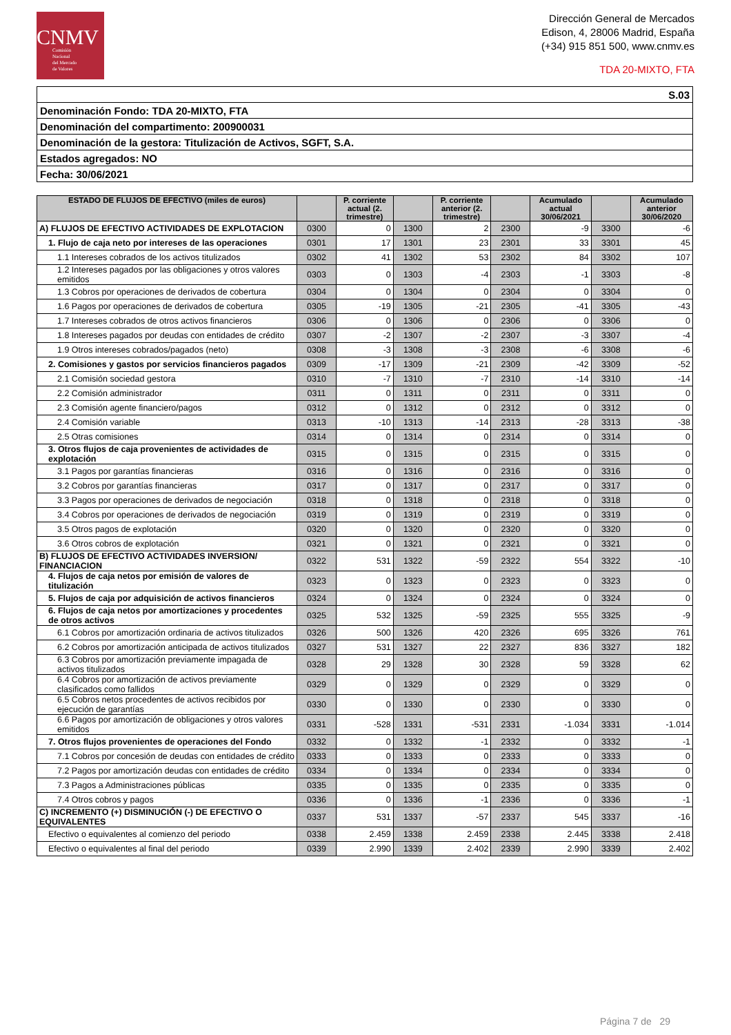CNMV
Comisión
Nacional
del Mercado
de Valores
Dirección General de Mercados
Edison, 4, 28006 Madrid, España
(+34) 915 851 500, www.cnmv.es
TDA 20-MIXTO, FTA
| S.03 |
| Denominación Fondo: TDA 20-MIXTO, FTA |
| Denominación del compartimento: 200900031 |
| Denominación de la gestora: Titulización de Activos, SGFT, S.A. |
| Estados agregados: NO |
| Fecha: 30/06/2021 |
| ESTADO DE FLUJOS DE EFECTIVO (miles de euros) | | P. corriente actual (2. trimestre) | | P. corriente anterior (2. trimestre) | | Acumulado actual 30/06/2021 | | Acumulado anterior 30/06/2020 |
| --- | --- | --- | --- | --- | --- | --- | --- | --- |
| A) FLUJOS DE EFECTIVO ACTIVIDADES DE EXPLOTACION | 0300 | 0 | 1300 | 2 | 2300 | -9 | 3300 | -6 |
| 1. Flujo de caja neto por intereses de las operaciones | 0301 | 17 | 1301 | 23 | 2301 | 33 | 3301 | 45 |
| 1.1 Intereses cobrados de los activos titulizados | 0302 | 41 | 1302 | 53 | 2302 | 84 | 3302 | 107 |
| 1.2 Intereses pagados por las obligaciones y otros valores emitidos | 0303 | 0 | 1303 | -4 | 2303 | -1 | 3303 | -8 |
| 1.3 Cobros por operaciones de derivados de cobertura | 0304 | 0 | 1304 | 0 | 2304 | 0 | 3304 | 0 |
| 1.6 Pagos por operaciones de derivados de cobertura | 0305 | -19 | 1305 | -21 | 2305 | -41 | 3305 | -43 |
| 1.7 Intereses cobrados de otros activos financieros | 0306 | 0 | 1306 | 0 | 2306 | 0 | 3306 | 0 |
| 1.8 Intereses pagados por deudas con entidades de crédito | 0307 | -2 | 1307 | -2 | 2307 | -3 | 3307 | -4 |
| 1.9 Otros intereses cobrados/pagados (neto) | 0308 | -3 | 1308 | -3 | 2308 | -6 | 3308 | -6 |
| 2. Comisiones y gastos por servicios financieros pagados | 0309 | -17 | 1309 | -21 | 2309 | -42 | 3309 | -52 |
| 2.1 Comisión sociedad gestora | 0310 | -7 | 1310 | -7 | 2310 | -14 | 3310 | -14 |
| 2.2 Comisión administrador | 0311 | 0 | 1311 | 0 | 2311 | 0 | 3311 | 0 |
| 2.3 Comisión agente financiero/pagos | 0312 | 0 | 1312 | 0 | 2312 | 0 | 3312 | 0 |
| 2.4 Comisión variable | 0313 | -10 | 1313 | -14 | 2313 | -28 | 3313 | -38 |
| 2.5 Otras comisiones | 0314 | 0 | 1314 | 0 | 2314 | 0 | 3314 | 0 |
| 3. Otros flujos de caja provenientes de actividades de explotación | 0315 | 0 | 1315 | 0 | 2315 | 0 | 3315 | 0 |
| 3.1 Pagos por garantías financieras | 0316 | 0 | 1316 | 0 | 2316 | 0 | 3316 | 0 |
| 3.2 Cobros por garantías financieras | 0317 | 0 | 1317 | 0 | 2317 | 0 | 3317 | 0 |
| 3.3 Pagos por operaciones de derivados de negociación | 0318 | 0 | 1318 | 0 | 2318 | 0 | 3318 | 0 |
| 3.4 Cobros por operaciones de derivados de negociación | 0319 | 0 | 1319 | 0 | 2319 | 0 | 3319 | 0 |
| 3.5 Otros pagos de explotación | 0320 | 0 | 1320 | 0 | 2320 | 0 | 3320 | 0 |
| 3.6 Otros cobros de explotación | 0321 | 0 | 1321 | 0 | 2321 | 0 | 3321 | 0 |
| B) FLUJOS DE EFECTIVO ACTIVIDADES INVERSION/ FINANCIACION | 0322 | 531 | 1322 | -59 | 2322 | 554 | 3322 | -10 |
| 4. Flujos de caja netos por emisión de valores de titulización | 0323 | 0 | 1323 | 0 | 2323 | 0 | 3323 | 0 |
| 5. Flujos de caja por adquisición de activos financieros | 0324 | 0 | 1324 | 0 | 2324 | 0 | 3324 | 0 |
| 6. Flujos de caja netos por amortizaciones y procedentes de otros activos | 0325 | 532 | 1325 | -59 | 2325 | 555 | 3325 | -9 |
| 6.1 Cobros por amortización ordinaria de activos titulizados | 0326 | 500 | 1326 | 420 | 2326 | 695 | 3326 | 761 |
| 6.2 Cobros por amortización anticipada de activos titulizados | 0327 | 531 | 1327 | 22 | 2327 | 836 | 3327 | 182 |
| 6.3 Cobros por amortización previamente impagada de activos titulizados | 0328 | 29 | 1328 | 30 | 2328 | 59 | 3328 | 62 |
| 6.4 Cobros por amortización de activos previamente clasificados como fallidos | 0329 | 0 | 1329 | 0 | 2329 | 0 | 3329 | 0 |
| 6.5 Cobros netos procedentes de activos recibidos por ejecución de garantías | 0330 | 0 | 1330 | 0 | 2330 | 0 | 3330 | 0 |
| 6.6 Pagos por amortización de obligaciones y otros valores emitidos | 0331 | -528 | 1331 | -531 | 2331 | -1.034 | 3331 | -1.014 |
| 7. Otros flujos provenientes de operaciones del Fondo | 0332 | 0 | 1332 | -1 | 2332 | 0 | 3332 | -1 |
| 7.1 Cobros por concesión de deudas con entidades de crédito | 0333 | 0 | 1333 | 0 | 2333 | 0 | 3333 | 0 |
| 7.2 Pagos por amortización deudas con entidades de crédito | 0334 | 0 | 1334 | 0 | 2334 | 0 | 3334 | 0 |
| 7.3 Pagos a Administraciones públicas | 0335 | 0 | 1335 | 0 | 2335 | 0 | 3335 | 0 |
| 7.4 Otros cobros y pagos | 0336 | 0 | 1336 | -1 | 2336 | 0 | 3336 | -1 |
| C) INCREMENTO (+) DISMINUCIÓN (-) DE EFECTIVO O EQUIVALENTES | 0337 | 531 | 1337 | -57 | 2337 | 545 | 3337 | -16 |
| Efectivo o equivalentes al comienzo del periodo | 0338 | 2.459 | 1338 | 2.459 | 2338 | 2.445 | 3338 | 2.418 |
| Efectivo o equivalentes al final del periodo | 0339 | 2.990 | 1339 | 2.402 | 2339 | 2.990 | 3339 | 2.402 |
Página 7 de 29